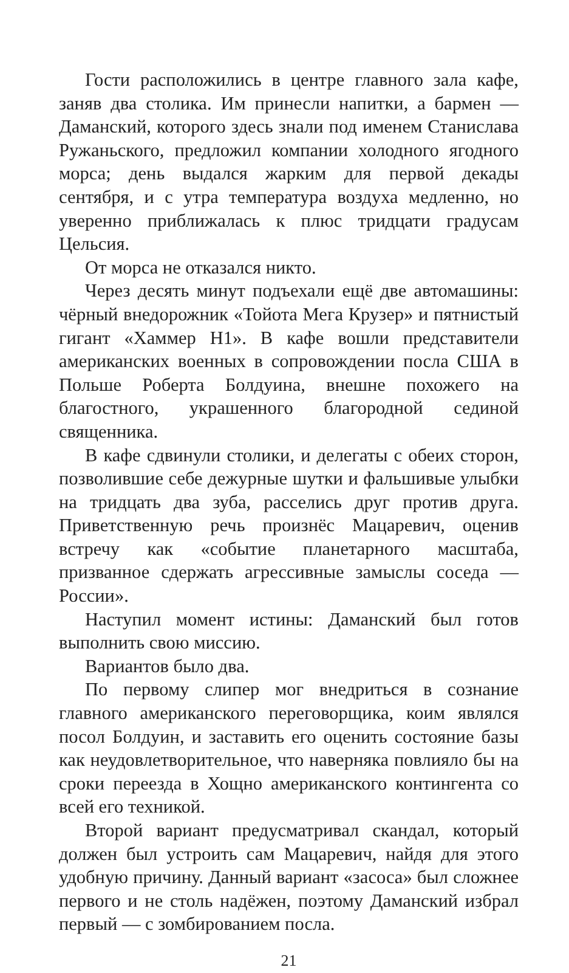Гости расположились в центре главного зала кафе, заняв два столика. Им принесли напитки, а бармен — Даманский, которого здесь знали под именем Станислава Ружаньского, предложил компании холодного ягодного морса; день выдался жарким для первой декады сентября, и с утра температура воздуха медленно, но уверенно приближалась к плюс тридцати градусам Цельсия.
От морса не отказался никто.
Через десять минут подъехали ещё две автомашины: чёрный внедорожник «Тойота Мега Крузер» и пятнистый гигант «Хаммер Н1». В кафе вошли представители американских военных в сопровождении посла США в Польше Роберта Болдуина, внешне похожего на благостного, украшенного благородной сединой священника.
В кафе сдвинули столики, и делегаты с обеих сторон, позволившие себе дежурные шутки и фальшивые улыбки на тридцать два зуба, расселись друг против друга. Приветственную речь произнёс Мацаревич, оценив встречу как «событие планетарного масштаба, призванное сдержать агрессивные замыслы соседа — России».
Наступил момент истины: Даманский был готов выполнить свою миссию.
Вариантов было два.
По первому слипер мог внедриться в сознание главного американского переговорщика, коим являлся посол Болдуин, и заставить его оценить состояние базы как неудовлетворительное, что наверняка повлияло бы на сроки переезда в Хощно американского контингента со всей его техникой.
Второй вариант предусматривал скандал, который должен был устроить сам Мацаревич, найдя для этого удобную причину. Данный вариант «засоса» был сложнее первого и не столь надёжен, поэтому Даманский избрал первый — с зомбированием посла.
21